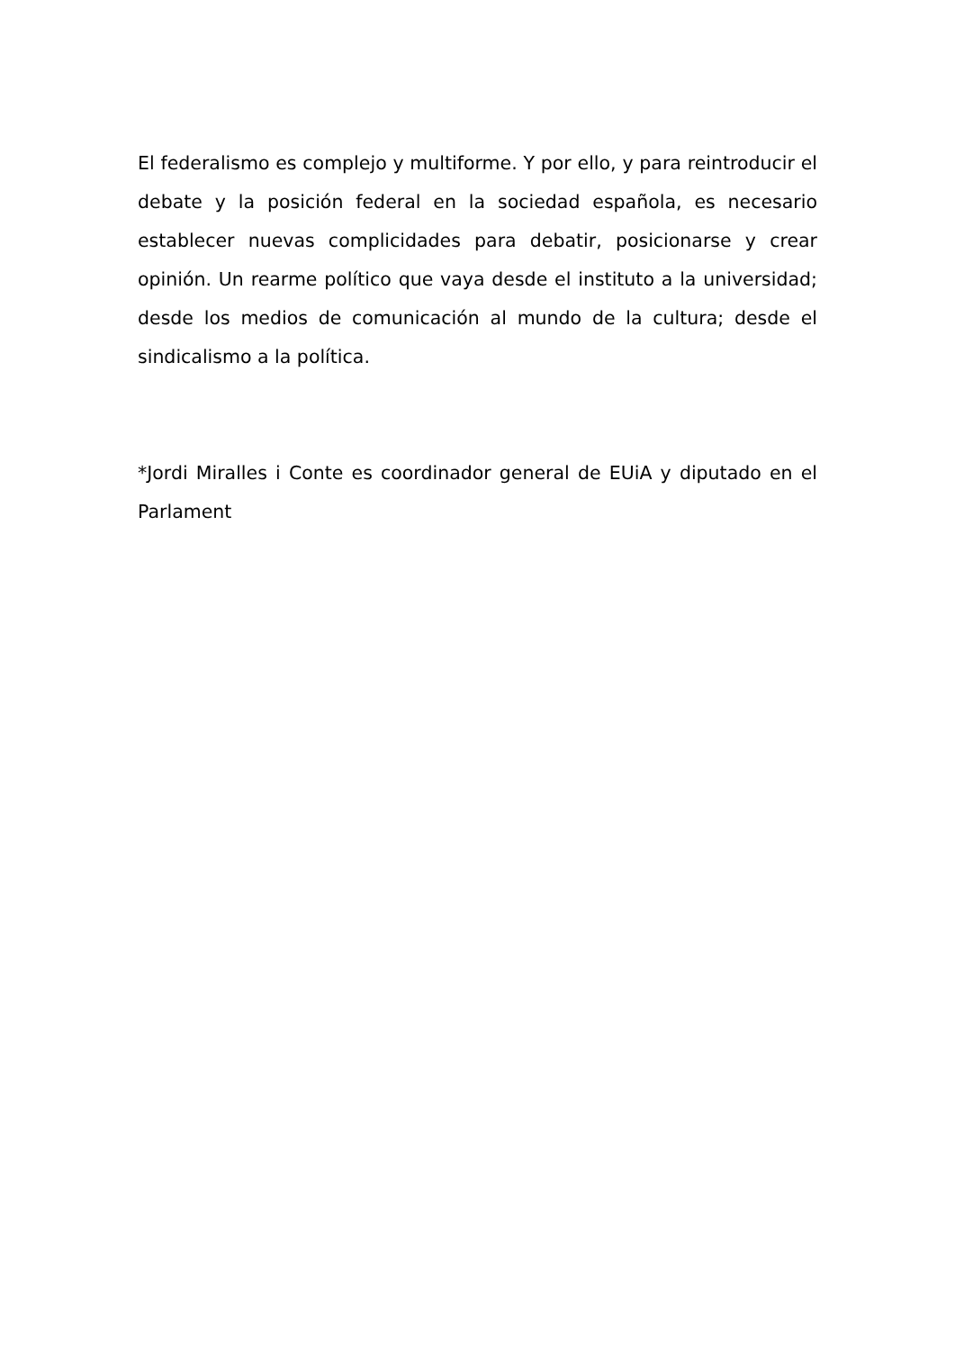El federalismo es complejo y multiforme. Y por ello, y para reintroducir el debate y la posición federal en la sociedad española, es necesario establecer nuevas complicidades para debatir, posicionarse y crear opinión. Un rearme político que vaya desde el instituto a la universidad; desde los medios de comunicación al mundo de la cultura; desde el sindicalismo a la política.
*Jordi Miralles i Conte es coordinador general de EUiA y diputado en el Parlament